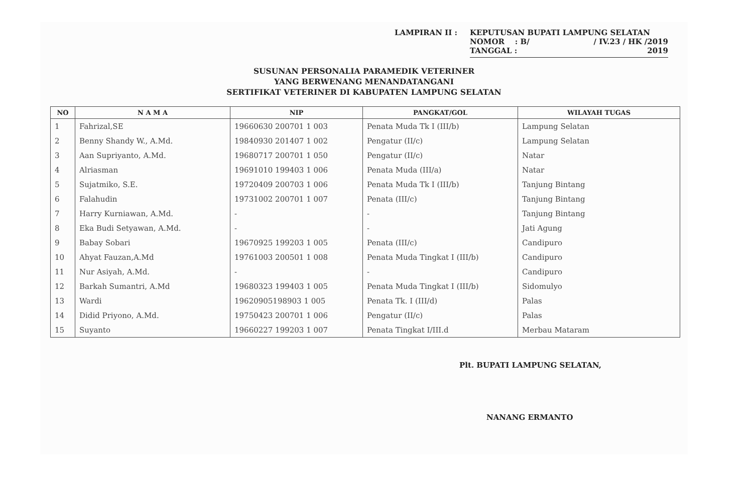LAMPIRAN II : KEPUTUSAN BUPATI LAMPUNG SELATAN
NOMOR : B/ / IV.23 / HK /2019
TANGGAL : 2019
SUSUNAN PERSONALIA PARAMEDIK VETERINER
YANG BERWENANG MENANDATANGANI
SERTIFIKAT VETERINER DI KABUPATEN LAMPUNG SELATAN
| NO | N A M A | NIP | PANGKAT/GOL | WILAYAH TUGAS |
| --- | --- | --- | --- | --- |
| 1 | Fahrizal,SE | 19660630 200701 1 003 | Penata Muda Tk I (III/b) | Lampung Selatan |
| 2 | Benny Shandy W., A.Md. | 19840930 201407 1 002 | Pengatur (II/c) | Lampung Selatan |
| 3 | Aan Supriyanto, A.Md. | 19680717 200701 1 050 | Pengatur (II/c) | Natar |
| 4 | Alriasman | 19691010 199403 1 006 | Penata Muda (III/a) | Natar |
| 5 | Sujatmiko, S.E. | 19720409 200703 1 006 | Penata Muda Tk I (III/b) | Tanjung Bintang |
| 6 | Falahudin | 19731002 200701 1 007 | Penata (III/c) | Tanjung Bintang |
| 7 | Harry Kurniawan, A.Md. | - | - | Tanjung Bintang |
| 8 | Eka Budi Setyawan, A.Md. | - | - | Jati Agung |
| 9 | Babay Sobari | 19670925 199203 1 005 | Penata (III/c) | Candipuro |
| 10 | Ahyat Fauzan,A.Md | 19761003 200501 1 008 | Penata Muda Tingkat I (III/b) | Candipuro |
| 11 | Nur Asiyah, A.Md. | - | - | Candipuro |
| 12 | Barkah Sumantri, A.Md | 19680323 199403 1 005 | Penata Muda Tingkat I (III/b) | Sidomulyo |
| 13 | Wardi | 19620905198903 1 005 | Penata Tk. I (III/d) | Palas |
| 14 | Didid Priyono, A.Md. | 19750423 200701 1 006 | Pengatur (II/c) | Palas |
| 15 | Suyanto | 19660227 199203 1 007 | Penata Tingkat I/III.d | Merbau Mataram |
Plt. BUPATI LAMPUNG SELATAN,
NANANG ERMANTO